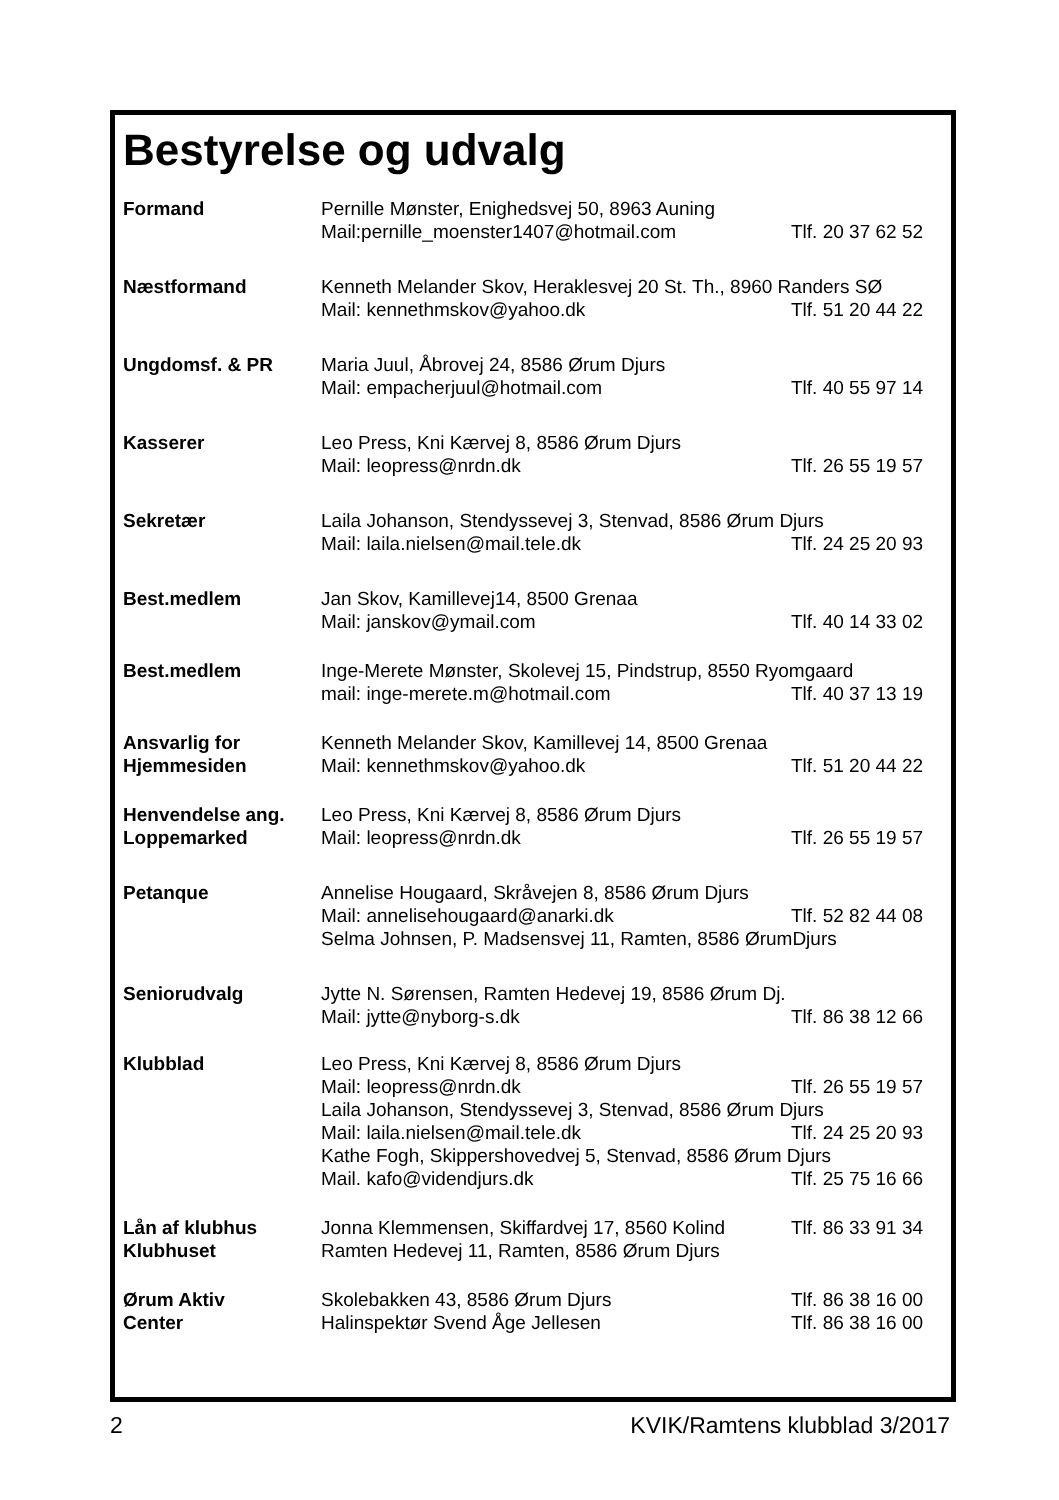Bestyrelse og udvalg
| Formand | Pernille Mønster, Enighedsvej 50, 8963 Auning | |
| | Mail:pernille_moenster1407@hotmail.com | Tlf. 20 37 62 52 |
| Næstformand | Kenneth Melander Skov, Heraklesvej 20 St. Th., 8960 Randers SØ | |
| | Mail: kennethmskov@yahoo.dk | Tlf. 51 20 44 22 |
| Ungdomsf. & PR | Maria Juul, Åbrovej 24, 8586 Ørum Djurs | |
| | Mail: empacherjuul@hotmail.com | Tlf. 40 55 97 14 |
| Kasserer | Leo Press, Kni Kærvej 8, 8586 Ørum Djurs | |
| | Mail: leopress@nrdn.dk | Tlf. 26 55 19 57 |
| Sekretær | Laila Johanson, Stendyssevej 3, Stenvad, 8586 Ørum Djurs | |
| | Mail: laila.nielsen@mail.tele.dk | Tlf. 24 25 20 93 |
| Best.medlem | Jan Skov, Kamillevej14, 8500 Grenaa | |
| | Mail: janskov@ymail.com | Tlf. 40 14 33 02 |
| Best.medlem | Inge-Merete Mønster, Skolevej 15, Pindstrup, 8550 Ryomgaard | |
| | mail: inge-merete.m@hotmail.com | Tlf. 40 37 13 19 |
| Ansvarlig for | Kenneth Melander Skov, Kamillevej 14, 8500 Grenaa | |
| Hjemmesiden | Mail: kennethmskov@yahoo.dk | Tlf. 51 20 44 22 |
| Henvendelse ang. | Leo Press, Kni Kærvej 8, 8586 Ørum Djurs | |
| Loppemarked | Mail: leopress@nrdn.dk | Tlf. 26 55 19 57 |
| Petanque | Annelise Hougaard, Skråvejen 8, 8586 Ørum Djurs | |
| | Mail: annelisehougaard@anarki.dk | Tlf. 52 82 44 08 |
| | Selma Johnsen, P. Madsensvej 11, Ramten, 8586 ØrumDjurs | |
| Seniorudvalg | Jytte N. Sørensen, Ramten Hedevej 19, 8586 Ørum Dj. | |
| | Mail: jytte@nyborg-s.dk | Tlf. 86 38 12 66 |
| Klubblad | Leo Press, Kni Kærvej 8, 8586 Ørum Djurs | |
| | Mail: leopress@nrdn.dk | Tlf. 26 55 19 57 |
| | Laila Johanson, Stendyssevej 3, Stenvad, 8586 Ørum Djurs | |
| | Mail: laila.nielsen@mail.tele.dk | Tlf. 24 25 20 93 |
| | Kathe Fogh, Skippershovedvej 5, Stenvad, 8586 Ørum Djurs | |
| | Mail. kafo@videndjurs.dk | Tlf. 25 75 16 66 |
| Lån af klubhus | Jonna Klemmensen, Skiffardvej 17, 8560 Kolind | Tlf. 86 33 91 34 |
| Klubhuset | Ramten Hedevej 11, Ramten, 8586 Ørum Djurs | |
| Ørum Aktiv | Skolebakken 43, 8586 Ørum Djurs | Tlf. 86 38 16 00 |
| Center | Halinspektør Svend Åge Jellesen | Tlf. 86 38 16 00 |
2 KVIK/Ramtens klubblad 3/2017